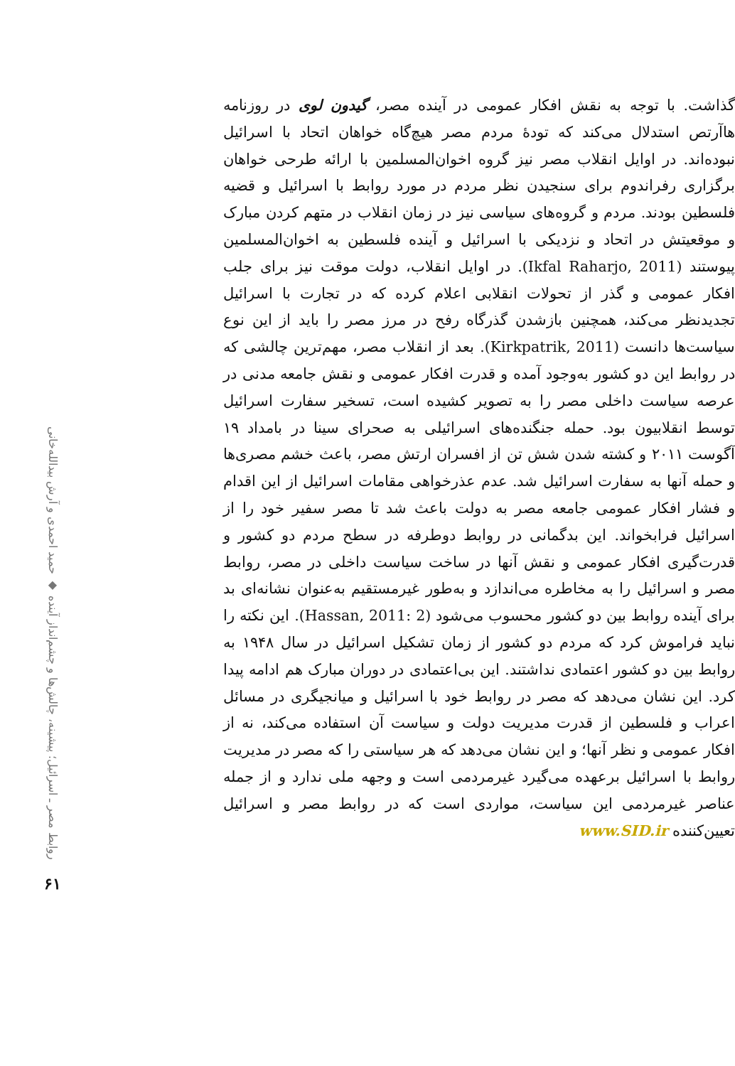گذاشت. با توجه به نقش افکار عمومی در آینده مصر، گیدون لوی در روزنامه هاآرتص استدلال می‌کند که تودهٔ مردم مصر هیچ‌گاه خواهان اتحاد با اسرائیل نبوده‌اند. در اوایل انقلاب مصر نیز گروه اخوان‌المسلمین با ارائه طرحی خواهان برگزاری رفراندوم برای سنجیدن نظر مردم در مورد روابط با اسرائیل و قضیه فلسطین بودند. مردم و گروه‌های سیاسی نیز در زمان انقلاب در متهم کردن مبارک و موقعیتش در اتحاد و نزدیکی با اسرائیل و آینده فلسطین به اخوان‌المسلمین پیوستند (Ikfal Raharjo, 2011). در اوایل انقلاب، دولت موقت نیز برای جلب افکار عمومی و گذر از تحولات انقلابی اعلام کرده که در تجارت با اسرائیل تجدیدنظر می‌کند، همچنین بازشدن گذرگاه رفح در مرز مصر را باید از این نوع سیاست‌ها دانست (Kirkpatrik, 2011). بعد از انقلاب مصر، مهم‌ترین چالشی که در روابط این دو کشور به‌وجود آمده و قدرت افکار عمومی و نقش جامعه مدنی در عرصه سیاست داخلی مصر را به تصویر کشیده است، تسخیر سفارت اسرائیل توسط انقلابیون بود. حمله جنگنده‌های اسرائیلی به صحرای سینا در بامداد ۱۹ آگوست ۲۰۱۱ و کشته شدن شش تن از افسران ارتش مصر، باعث خشم مصری‌ها و حمله آنها به سفارت اسرائیل شد. عدم عذرخواهی مقامات اسرائیل از این اقدام و فشار افکار عمومی جامعه مصر به دولت باعث شد تا مصر سفیر خود را از اسرائیل فرابخواند. این بدگمانی در روابط دوطرفه در سطح مردم دو کشور و قدرت‌گیری افکار عمومی و نقش آنها در ساخت سیاست داخلی در مصر، روابط مصر و اسرائیل را به مخاطره می‌اندازد و به‌طور غیرمستقیم به‌عنوان نشانه‌ای بد برای آینده روابط بین دو کشور محسوب می‌شود (Hassan, 2011: 2). این نکته را نباید فراموش کرد که مردم دو کشور از زمان تشکیل اسرائیل در سال ۱۹۴۸ به روابط بین دو کشور اعتمادی نداشتند. این بی‌اعتمادی در دوران مبارک هم ادامه پیدا کرد. این نشان می‌دهد که مصر در روابط خود با اسرائیل و میانجیگری در مسائل اعراب و فلسطین از قدرت مدیریت دولت و سیاست آن استفاده می‌کند، نه از افکار عمومی و نظر آنها؛ و این نشان می‌دهد که هر سیاستی را که مصر در مدیریت روابط با اسرائیل برعهده می‌گیرد غیرمردمی است و وجهه ملی ندارد و از جمله عناصر غیرمردمی این سیاست، مواردی است که در روابط مصر و اسرائیل تعیین‌کننده www.SID.ir
روابط مصر ـ اسرائیل؛ پیشینه، چالش‌ها و چشم‌انداز آینده ◆ حمید احمدی و آرش بیدالله‌خانی
۶۱